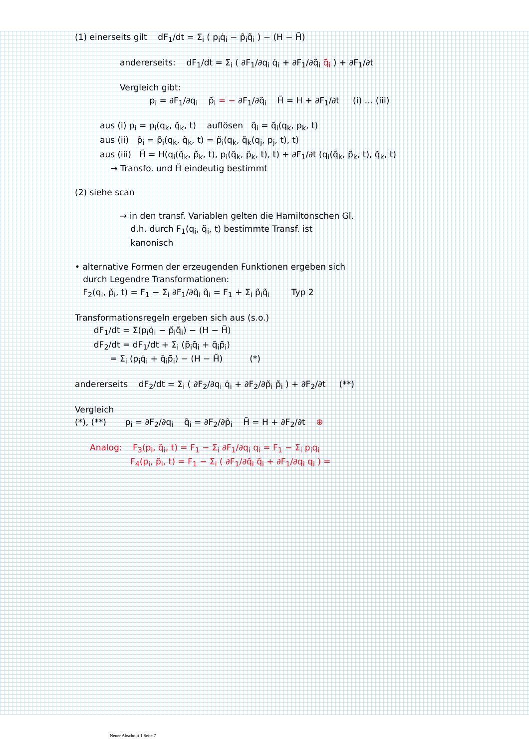(1) einerseits gilt dF<sub>1</sub>/dt = Σ<sub>i</sub> ( p<sub>i</sub>q̇<sub>i</sub> − p̃<sub>i</sub>q̃̇<sub>i</sub> ) − (H − H̃)
andererseits: dF<sub>1</sub>/dt = Σ<sub>i</sub> ( ∂F<sub>1</sub>/∂q<sub>i</sub> q̇<sub>i</sub> + ∂F<sub>1</sub>/∂q̃<sub>i</sub> q̃̇<sub>i</sub> ) + ∂F<sub>1</sub>/∂t
Vergleich gibt:
p<sub>i</sub> = ∂F<sub>1</sub>/∂q<sub>i</sub> p̃<sub>i</sub> = − ∂F<sub>1</sub>/∂q̃<sub>i</sub> H̃ = H + ∂F<sub>1</sub>/∂t (i) … (iii)
aus (i) p<sub>i</sub> = p<sub>i</sub>(q<sub>k</sub>, q̃<sub>k</sub>, t) auflösen q̃<sub>i</sub> = q̃<sub>i</sub>(q<sub>k</sub>, p<sub>k</sub>, t)
aus (ii) p̃<sub>i</sub> = p̃<sub>i</sub>(q<sub>k</sub>, q̃<sub>k</sub>, t) = p̃<sub>i</sub>(q<sub>k</sub>, q̃<sub>k</sub>(q<sub>j</sub>, p<sub>j</sub>, t), t)
aus (iii) H̃ = H(q<sub>i</sub>(q̃<sub>k</sub>, p̃<sub>k</sub>, t), p<sub>i</sub>(q̃<sub>k</sub>, p̃<sub>k</sub>, t), t) + ∂F<sub>1</sub>/∂t (q<sub>i</sub>(q̃<sub>k</sub>, p̃<sub>k</sub>, t), q̃<sub>k</sub>, t)
→ Transfo. und H̃ eindeutig bestimmt
(2) siehe scan
→ in den transf. Variablen gelten die Hamiltonschen Gl.
d.h. durch F<sub>1</sub>(q<sub>i</sub>, q̃<sub>i</sub>, t) bestimmte Transf. ist
kanonisch
• alternative Formen der erzeugenden Funktionen ergeben sich
durch Legendre Transformationen:
F<sub>2</sub>(q<sub>i</sub>, p̃<sub>i</sub>, t) = F<sub>1</sub> − Σ<sub>i</sub> ∂F<sub>1</sub>/∂q̃<sub>i</sub> q̃<sub>i</sub> = F<sub>1</sub> + Σ<sub>i</sub> p̃<sub>i</sub>q̃<sub>i</sub> Typ 2
Transformationsregeln ergeben sich aus (s.o.)
dF<sub>1</sub>/dt = Σ(p<sub>i</sub>q̇<sub>i</sub> − p̃<sub>i</sub>q̃̇<sub>i</sub>) − (H − H̃)
dF<sub>2</sub>/dt = dF<sub>1</sub>/dt + Σ<sub>i</sub> (p̃<sub>i</sub>q̃̇<sub>i</sub> + q̃<sub>i</sub>p̃̇<sub>i</sub>)
= Σ<sub>i</sub> (p<sub>i</sub>q̇<sub>i</sub> + q̃<sub>i</sub>p̃̇<sub>i</sub>) − (H − H̃) (*)
andererseits dF<sub>2</sub>/dt = Σ<sub>i</sub> ( ∂F<sub>2</sub>/∂q<sub>i</sub> q̇<sub>i</sub> + ∂F<sub>2</sub>/∂p̃<sub>i</sub> p̃̇<sub>i</sub> ) + ∂F<sub>2</sub>/∂t (**)
Vergleich
(*), (**) p<sub>i</sub> = ∂F<sub>2</sub>/∂q<sub>i</sub> q̃<sub>i</sub> = ∂F<sub>2</sub>/∂p̃<sub>i</sub> H̃ = H + ∂F<sub>2</sub>/∂t ⊕
Analog: F<sub>3</sub>(p<sub>i</sub>, q̃<sub>i</sub>, t) = F<sub>1</sub> − Σ<sub>i</sub> ∂F<sub>1</sub>/∂q<sub>i</sub> q<sub>i</sub> = F<sub>1</sub> − Σ<sub>i</sub> p<sub>i</sub>q<sub>i</sub>
F<sub>4</sub>(p<sub>i</sub>, p̃<sub>i</sub>, t) = F<sub>1</sub> − Σ<sub>i</sub> ( ∂F<sub>1</sub>/∂q̃<sub>i</sub> q̃<sub>i</sub> + ∂F<sub>1</sub>/∂q<sub>i</sub> q<sub>i</sub> ) =
Neuer Abschnitt 1 Seite 7